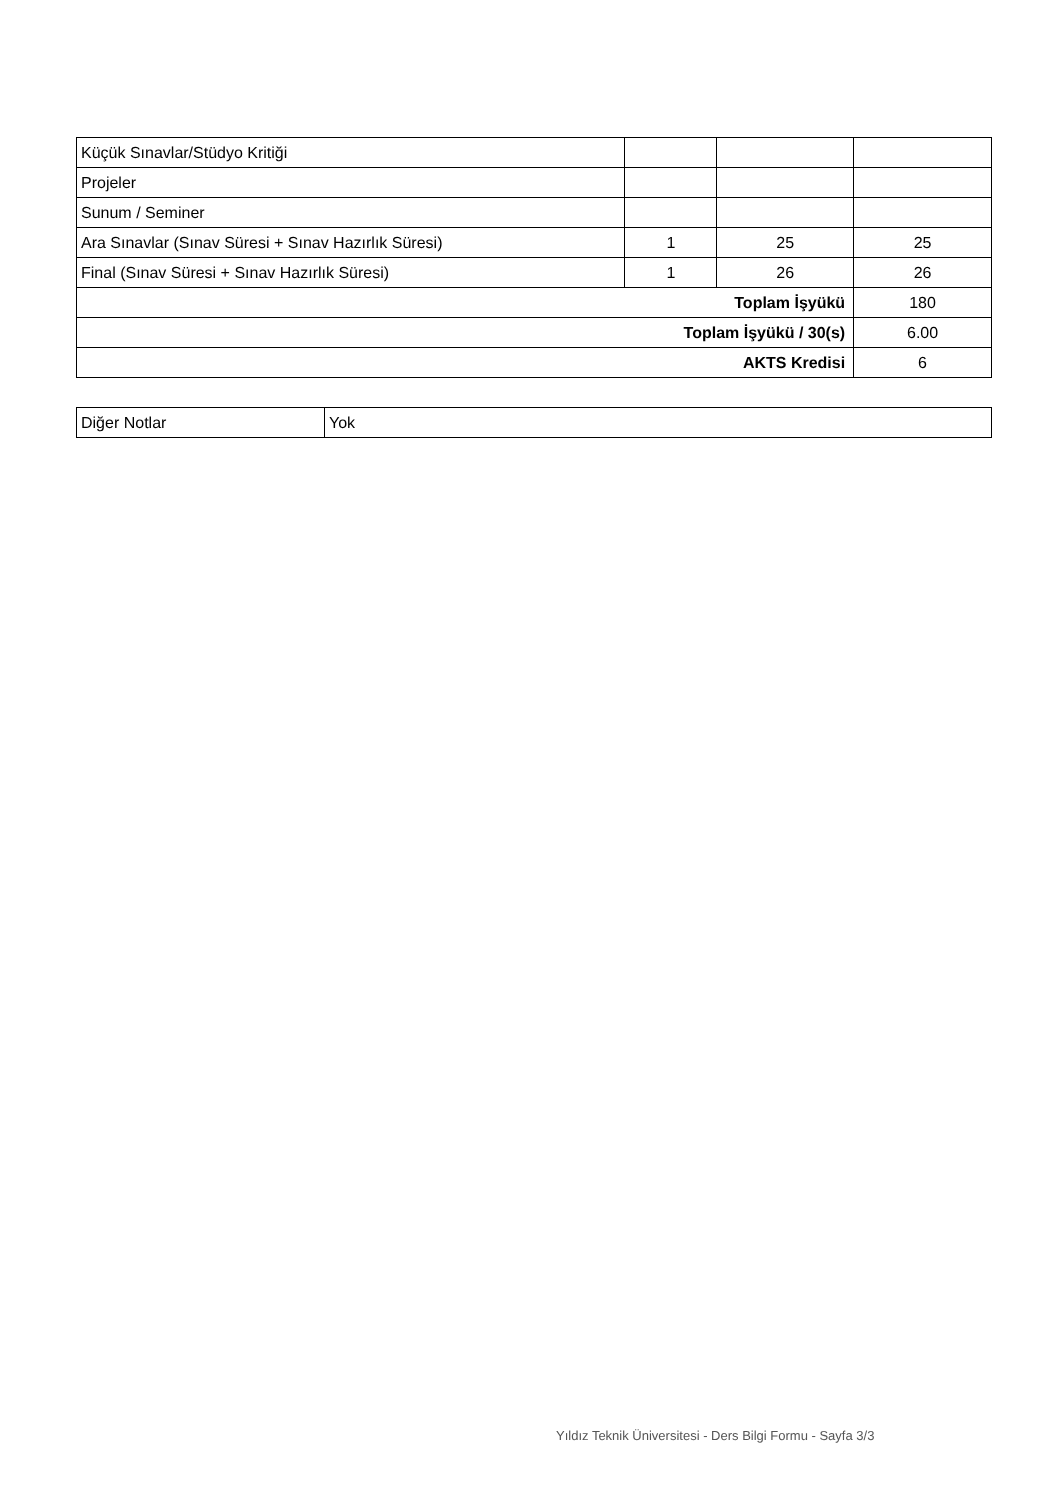| Küçük Sınavlar/Stüdyo Kritiği | | | |
| Projeler | | | |
| Sunum / Seminer | | | |
| Ara Sınavlar (Sınav Süresi + Sınav Hazırlık Süresi) | 1 | 25 | 25 |
| Final (Sınav Süresi + Sınav Hazırlık Süresi) | 1 | 26 | 26 |
| Toplam İşyükü | | | 180 |
| Toplam İşyükü / 30(s) | | | 6.00 |
| AKTS Kredisi | | | 6 |
| Diğer Notlar | Yok |
Yıldız Teknik Üniversitesi - Ders Bilgi Formu - Sayfa 3/3